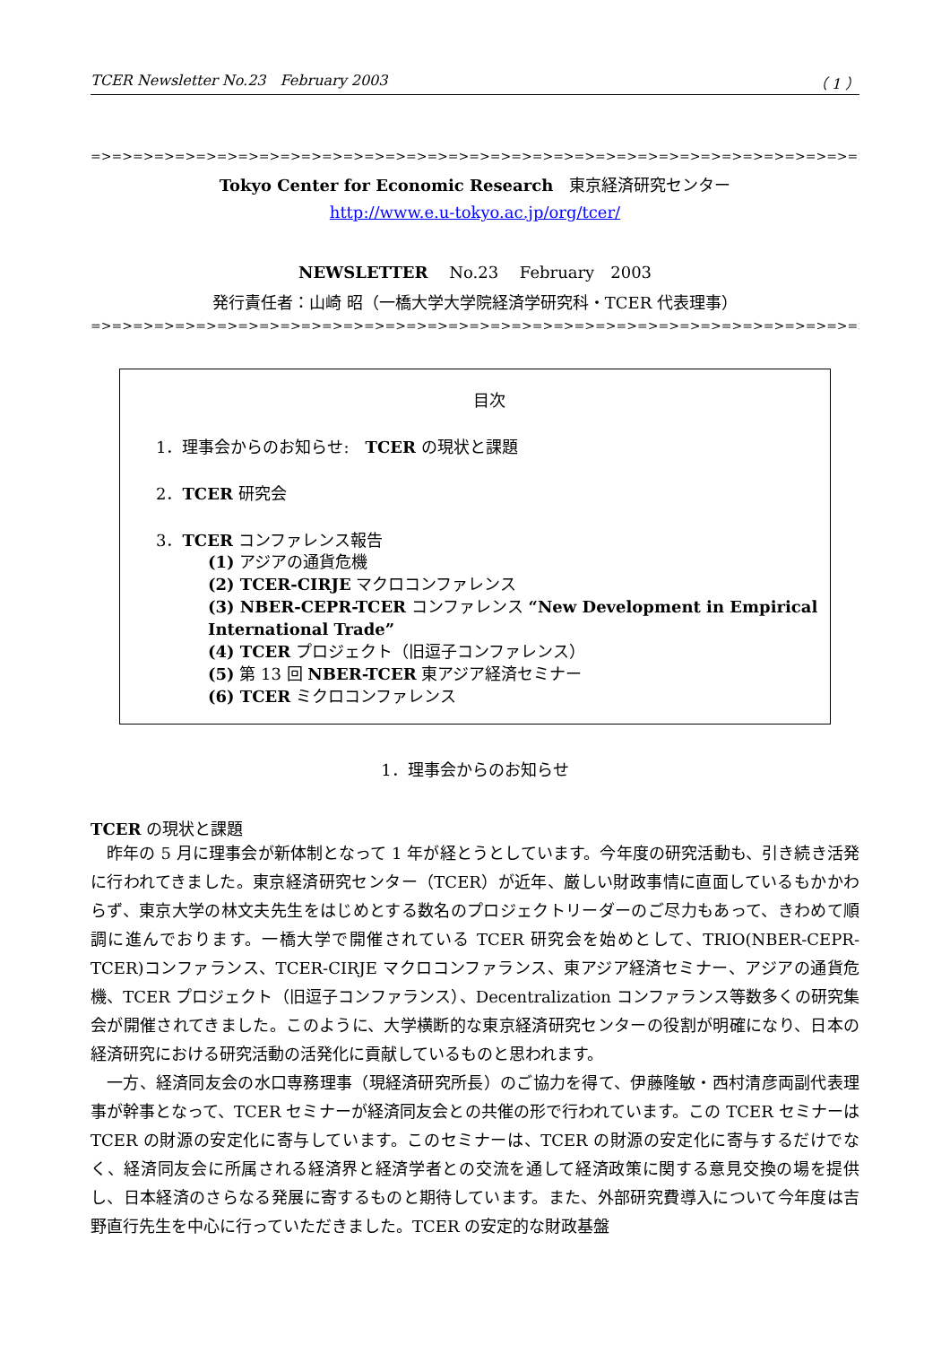TCER Newsletter No.23　February 2003 （ 1 ）
=>=>=>=>=>=>=>=>=>=>=>=>=>=>=>=>=>=>=>=>=>=>=>=>=>=>=>=>=>=>=>=>=>=>=>=>=>=>=>=>=>=>=>=>=>=>=>=>=>=>=>=>=>=>=>=>
Tokyo Center for Economic Research　東京経済研究センター
http://www.e.u-tokyo.ac.jp/org/tcer/
NEWSLETTER　 No.23　 February　2003
発行責任者：山崎 昭（一橋大学大学院経済学研究科・TCER 代表理事）
=>=>=>=>=>=>=>=>=>=>=>=>=>=>=>=>=>=>=>=>=>=>=>=>=>=>=>=>=>=>=>=>=>=>=>=>=>=>=>=>=>=>=>=>=>=>=>=>=>=>=>=>=>=>=>=>=>
目次
1．理事会からのお知らせ:　TCER の現状と課題
2．TCER 研究会
3．TCER コンファレンス報告
(1) アジアの通貨危機
(2) TCER-CIRJE マクロコンファレンス
(3) NBER-CEPR-TCER コンファレンス “New Development in Empirical International Trade”
(4) TCER プロジェクト（旧逗子コンファレンス）
(5) 第 13 回 NBER-TCER 東アジア経済セミナー
(6) TCER ミクロコンファレンス
1．理事会からのお知らせ
TCER の現状と課題
昨年の 5 月に理事会が新体制となって 1 年が経とうとしています。今年度の研究活動も、引き続き活発に行われてきました。東京経済研究センター（TCER）が近年、厳しい財政事情に直面しているもかかわらず、東京大学の林文夫先生をはじめとする数名のプロジェクトリーダーのご尽力もあって、きわめて順調に進んでおります。一橋大学で開催されている TCER 研究会を始めとして、TRIO(NBER-CEPR-TCER)コンファランス、TCER-CIRJE マクロコンファランス、東アジア経済セミナー、アジアの通貨危機、TCER プロジェクト（旧逗子コンファランス）、Decentralization コンファランス等数多くの研究集会が開催されてきました。このように、大学横断的な東京経済研究センターの役割が明確になり、日本の経済研究における研究活動の活発化に貢献しているものと思われます。
一方、経済同友会の水口専務理事（現経済研究所長）のご協力を得て、伊藤隆敏・西村清彦両副代表理事が幹事となって、TCER セミナーが経済同友会との共催の形で行われています。この TCER セミナーは TCER の財源の安定化に寄与しています。このセミナーは、TCER の財源の安定化に寄与するだけでなく、経済同友会に所属される経済界と経済学者との交流を通して経済政策に関する意見交換の場を提供し、日本経済のさらなる発展に寄するものと期待しています。また、外部研究費導入について今年度は吉野直行先生を中心に行っていただきました。TCER の安定的な財政基盤